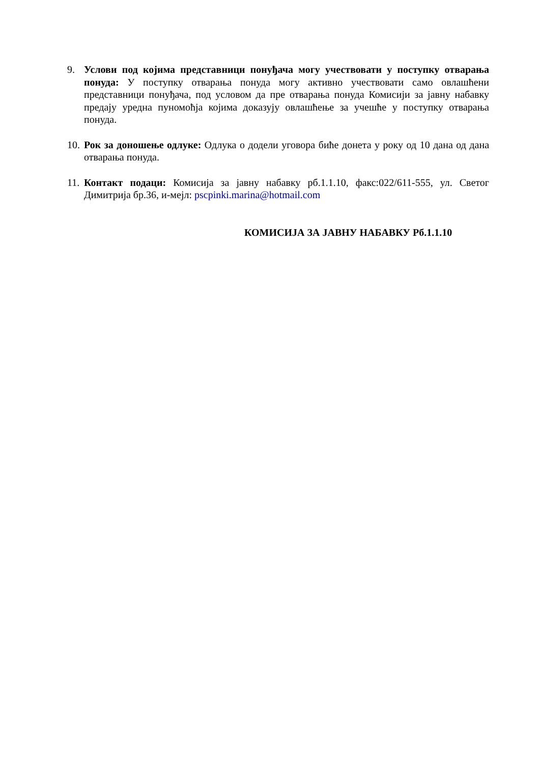9. Услови под којима представници понуђача могу учествовати у поступку отварања понуда: У поступку отварања понуда могу активно учествовати само овлашћени представници понуђача, под условом да пре отварања понуда Комисији за јавну набавку предају уредна пуномоћја којима доказују овлашћење за учешће у поступку отварања понуда.
10.
Рок за доношење одлуке: Одлука о додели уговора биће донета у року од 10 дана од дана отварања понуда.
11.
Контакт подаци: Комисија за јавну набавку рб.1.1.10, факс:022/611-555, ул. Светог Димитрија бр.36, и-мејл: pscpinki.marina@hotmail.com
КОМИСИЈА ЗА ЈАВНУ НАБАВКУ Рб.1.1.10